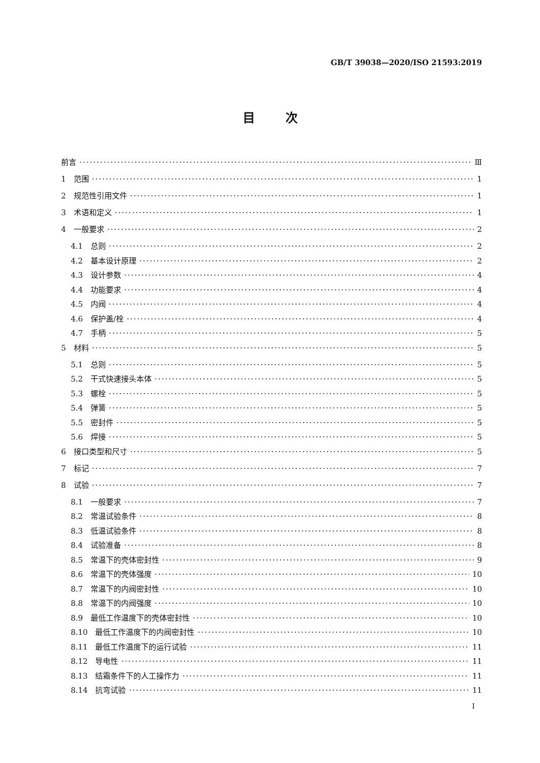GB/T 39038—2020/ISO 21593:2019
目次
前言 Ⅲ
1　范围 1
2　规范性引用文件 1
3　术语和定义 1
4　一般要求 2
4.1　总则 2
4.2　基本设计原理 2
4.3　设计参数 4
4.4　功能要求 4
4.5　内阀 4
4.6　保护盖/栓 4
4.7　手柄 5
5　材料 5
5.1　总则 5
5.2　干式快速接头本体 5
5.3　螺栓 5
5.4　弹簧 5
5.5　密封件 5
5.6　焊接 5
6　接口类型和尺寸 5
7　标记 7
8　试验 7
8.1　一般要求 7
8.2　常温试验条件 8
8.3　低温试验条件 8
8.4　试验准备 8
8.5　常温下的壳体密封性 9
8.6　常温下的壳体强度 10
8.7　常温下的内阀密封性 10
8.8　常温下的内阀强度 10
8.9　最低工作温度下的壳体密封性 10
8.10　最低工作温度下的内阀密封性 10
8.11　最低工作温度下的运行试验 11
8.12　导电性 11
8.13　结霜条件下的人工操作力 11
8.14　抗弯试验 11
I